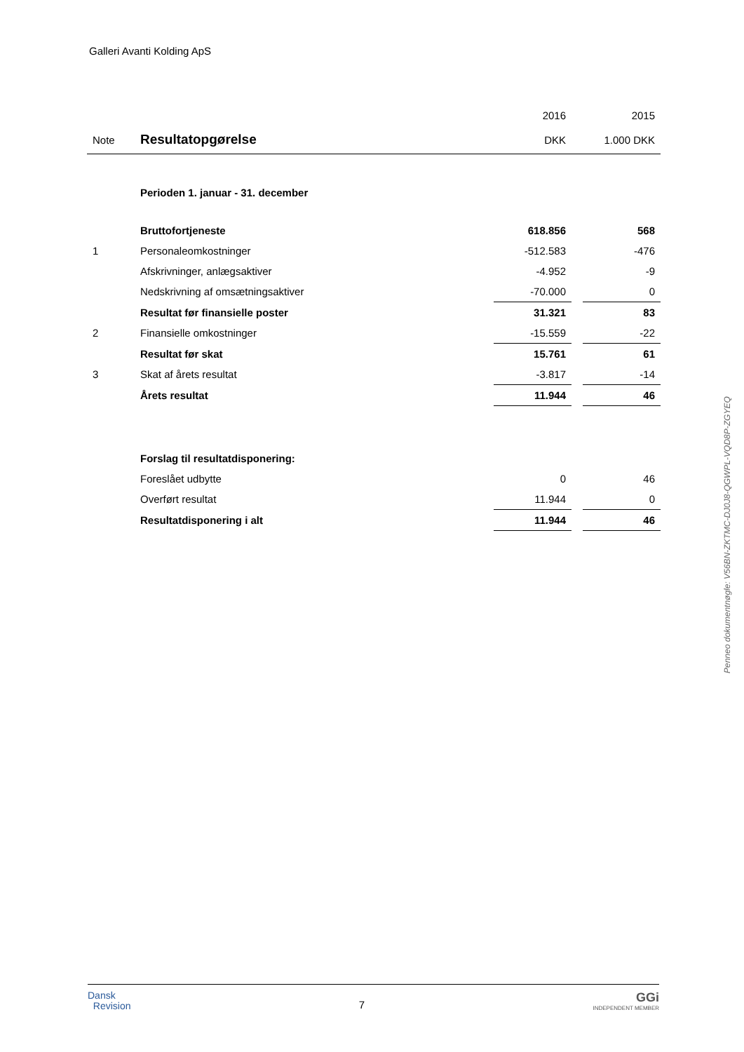Galleri Avanti Kolding ApS
| | | 2016 | | 2015 |
| Note | Resultatopgørelse | DKK | | 1.000 DKK |
| | Perioden 1. januar - 31. december | | | |
| | Bruttofortjeneste | 618.856 | | 568 |
| 1 | Personaleomkostninger | -512.583 | | -476 |
| | Afskrivninger, anlægsaktiver | -4.952 | | -9 |
| | Nedskrivning af omsætningsaktiver | -70.000 | | 0 |
| | Resultat før finansielle poster | 31.321 | | 83 |
| 2 | Finansielle omkostninger | -15.559 | | -22 |
| | Resultat før skat | 15.761 | | 61 |
| 3 | Skat af årets resultat | -3.817 | | -14 |
| | Årets resultat | 11.944 | | 46 |
| | Forslag til resultatdisponering: | | | |
| | Foreslået udbytte | 0 | | 46 |
| | Overført resultat | 11.944 | | 0 |
| | Resultatdisponering i alt | 11.944 | | 46 |
Penneo dokumentnøgle: V56BN-ZKTMC-DJ0J8-QGWPL-VQD8P-ZGYEQ
Dansk
Revision
7
GGi
INDEPENDENT MEMBER